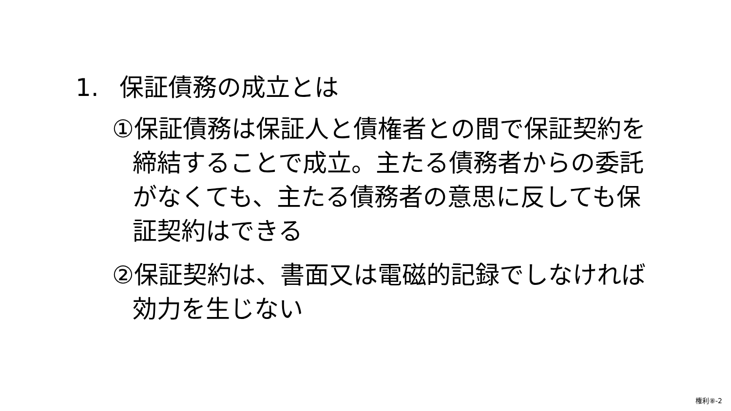1. 保証債務の成立とは
①保証債務は保証人と債権者との間で保証契約を締結することで成立。主たる債務者からの委託がなくても、主たる債務者の意思に反しても保証契約はできる
②保証契約は、書面又は電磁的記録でしなければ効力を生じない
権利⑧-2